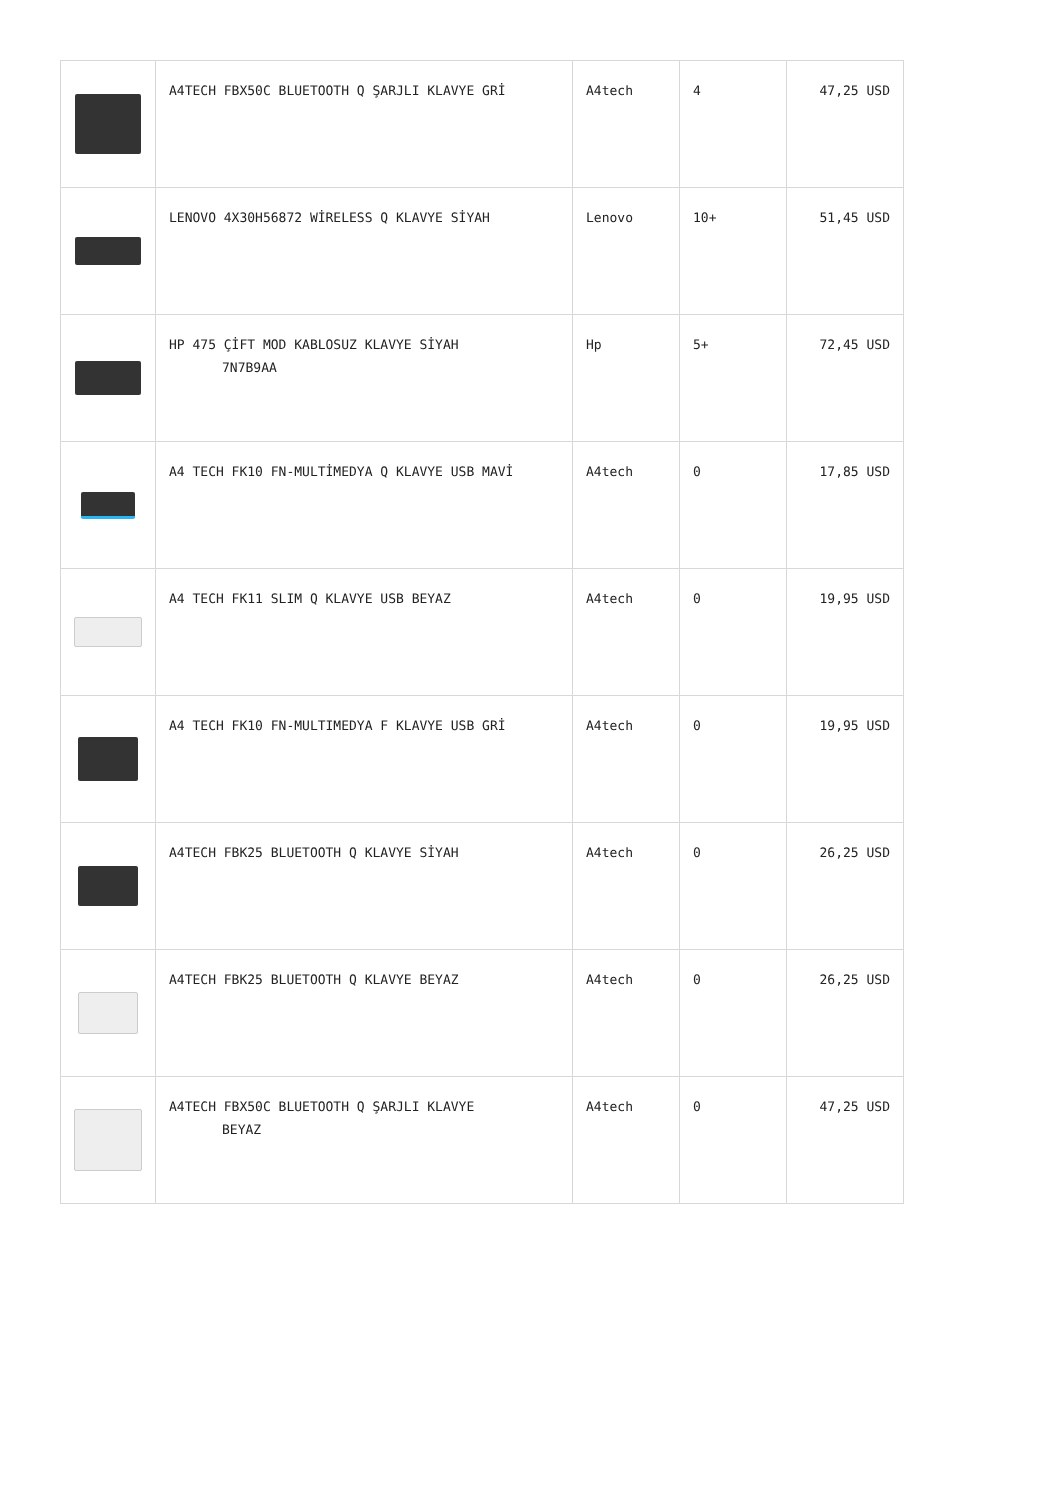| | A4TECH FBX50C BLUETOOTH Q ŞARJLI KLAVYE GRİ | A4tech | 4 | 47,25 USD |
| | LENOVO 4X30H56872 WİRELESS Q KLAVYE SİYAH | Lenovo | 10+ | 51,45 USD |
| | HP 475 ÇİFT MOD KABLOSUZ KLAVYE SİYAH 7N7B9AA | Hp | 5+ | 72,45 USD |
| | A4 TECH FK10 FN-MULTİMEDYA Q KLAVYE USB MAVİ | A4tech | 0 | 17,85 USD |
| | A4 TECH FK11 SLIM Q KLAVYE USB BEYAZ | A4tech | 0 | 19,95 USD |
| | A4 TECH FK10 FN-MULTIMEDYA F KLAVYE USB GRİ | A4tech | 0 | 19,95 USD |
| | A4TECH FBK25 BLUETOOTH Q KLAVYE SİYAH | A4tech | 0 | 26,25 USD |
| | A4TECH FBK25 BLUETOOTH Q KLAVYE BEYAZ | A4tech | 0 | 26,25 USD |
| | A4TECH FBX50C BLUETOOTH Q ŞARJLI KLAVYE BEYAZ | A4tech | 0 | 47,25 USD |